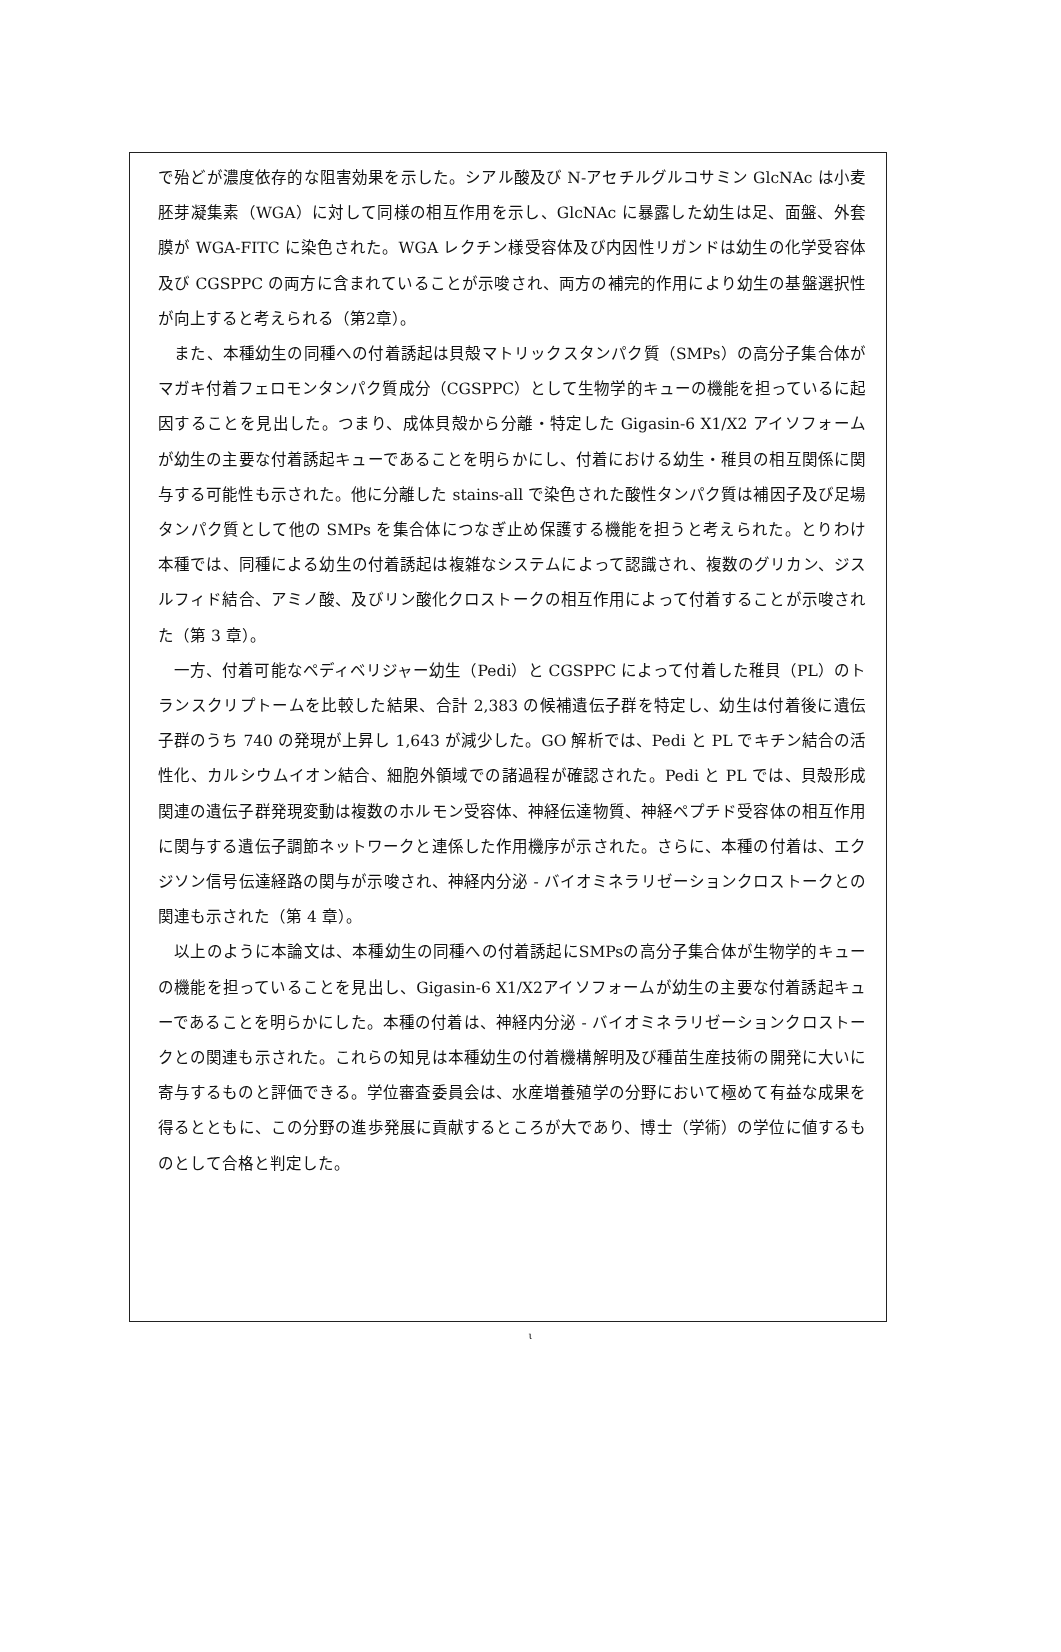で殆どが濃度依存的な阻害効果を示した。シアル酸及び N-アセチルグルコサミン GlcNAc は小麦胚芽凝集素（WGA）に対して同様の相互作用を示し、GlcNAc に暴露した幼生は足、面盤、外套膜が WGA-FITC に染色された。WGA レクチン様受容体及び内因性リガンドは幼生の化学受容体及び CGSPPC の両方に含まれていることが示唆され、両方の補完的作用により幼生の基盤選択性が向上すると考えられる（第2章）。
　また、本種幼生の同種への付着誘起は貝殻マトリックスタンパク質（SMPs）の高分子集合体がマガキ付着フェロモンタンパク質成分（CGSPPC）として生物学的キューの機能を担っているに起因することを見出した。つまり、成体貝殻から分離・特定した Gigasin-6 X1/X2 アイソフォームが幼生の主要な付着誘起キューであることを明らかにし、付着における幼生・稚貝の相互関係に関与する可能性も示された。他に分離した stains-all で染色された酸性タンパク質は補因子及び足場タンパク質として他の SMPs を集合体につなぎ止め保護する機能を担うと考えられた。とりわけ本種では、同種による幼生の付着誘起は複雑なシステムによって認識され、複数のグリカン、ジスルフィド結合、アミノ酸、及びリン酸化クロストークの相互作用によって付着することが示唆された（第 3 章）。
　一方、付着可能なペディベリジャー幼生（Pedi）と CGSPPC によって付着した稚貝（PL）のトランスクリプトームを比較した結果、合計 2,383 の候補遺伝子群を特定し、幼生は付着後に遺伝子群のうち 740 の発現が上昇し 1,643 が減少した。GO 解析では、Pedi と PL でキチン結合の活性化、カルシウムイオン結合、細胞外領域での諸過程が確認された。Pedi と PL では、貝殻形成関連の遺伝子群発現変動は複数のホルモン受容体、神経伝達物質、神経ペプチド受容体の相互作用に関与する遺伝子調節ネットワークと連係した作用機序が示された。さらに、本種の付着は、エクジソン信号伝達経路の関与が示唆され、神経内分泌 - バイオミネラリゼーションクロストークとの関連も示された（第 4 章）。
　以上のように本論文は、本種幼生の同種への付着誘起にSMPsの高分子集合体が生物学的キューの機能を担っていることを見出し、Gigasin-6 X1/X2アイソフォームが幼生の主要な付着誘起キューであることを明らかにした。本種の付着は、神経内分泌 - バイオミネラリゼーションクロストークとの関連も示された。これらの知見は本種幼生の付着機構解明及び種苗生産技術の開発に大いに寄与するものと評価できる。学位審査委員会は、水産増養殖学の分野において極めて有益な成果を得るとともに、この分野の進歩発展に貢献するところが大であり、博士（学術）の学位に値するものとして合格と判定した。
ι